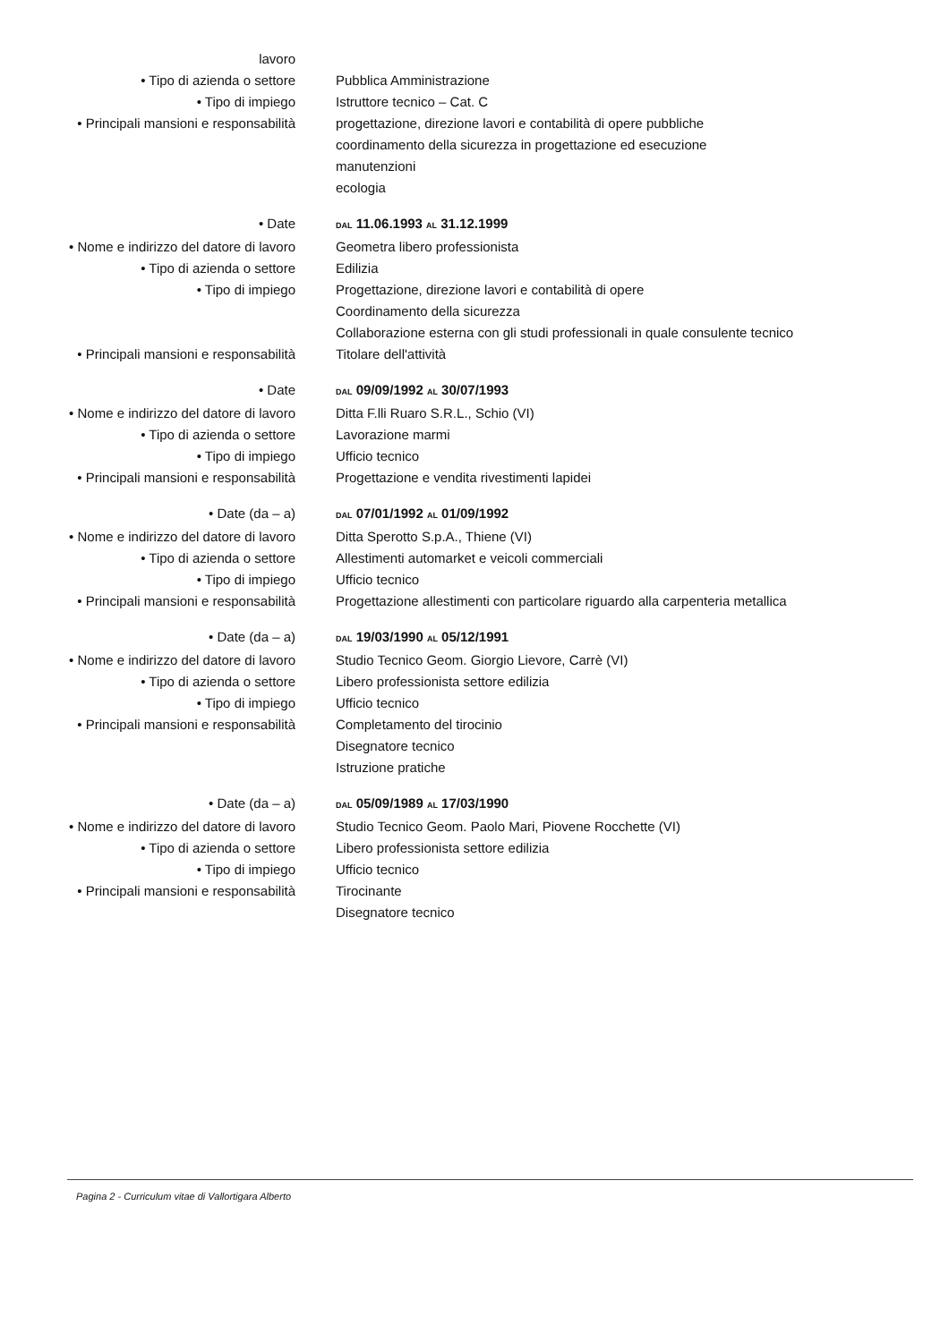lavoro
• Tipo di azienda o settore Pubblica Amministrazione
• Tipo di impiego Istruttore tecnico – Cat. C
• Principali mansioni e responsabilità
progettazione, direzione lavori e contabilità di opere pubbliche
coordinamento della sicurezza in progettazione ed esecuzione
manutenzioni
ecologia
• Date
DAL 11.06.1993 AL 31.12.1999
• Nome e indirizzo del datore di lavoro
Geometra libero professionista
• Tipo di azienda o settore Edilizia
• Tipo di impiego Progettazione, direzione lavori e contabilità di opere
Coordinamento della sicurezza
Collaborazione esterna con gli studi professionali in quale consulente tecnico
• Principali mansioni e responsabilità
Titolare dell'attività
• Date
DAL 09/09/1992 AL 30/07/1993
• Nome e indirizzo del datore di lavoro
Ditta F.lli Ruaro S.R.L., Schio (VI)
• Tipo di azienda o settore Lavorazione marmi
• Tipo di impiego Ufficio tecnico
• Principali mansioni e responsabilità
Progettazione e vendita rivestimenti lapidei
• Date (da – a)
DAL 07/01/1992 AL 01/09/1992
• Nome e indirizzo del datore di lavoro
Ditta Sperotto S.p.A., Thiene (VI)
• Tipo di azienda o settore Allestimenti automarket e veicoli commerciali
• Tipo di impiego Ufficio tecnico
• Principali mansioni e responsabilità
Progettazione allestimenti con particolare riguardo alla carpenteria metallica
• Date (da – a)
DAL 19/03/1990 AL 05/12/1991
• Nome e indirizzo del datore di lavoro
Studio Tecnico Geom. Giorgio Lievore, Carrè (VI)
• Tipo di azienda o settore Libero professionista settore edilizia
• Tipo di impiego Ufficio tecnico
• Principali mansioni e responsabilità
Completamento del tirocinio
Disegnatore tecnico
Istruzione pratiche
• Date (da – a)
DAL 05/09/1989 AL 17/03/1990
• Nome e indirizzo del datore di lavoro
Studio Tecnico Geom. Paolo Mari, Piovene Rocchette (VI)
• Tipo di azienda o settore Libero professionista settore edilizia
• Tipo di impiego Ufficio tecnico
• Principali mansioni e responsabilità
Tirocinante
Disegnatore tecnico
Pagina 2 - Curriculum vitae di Vallortigara Alberto